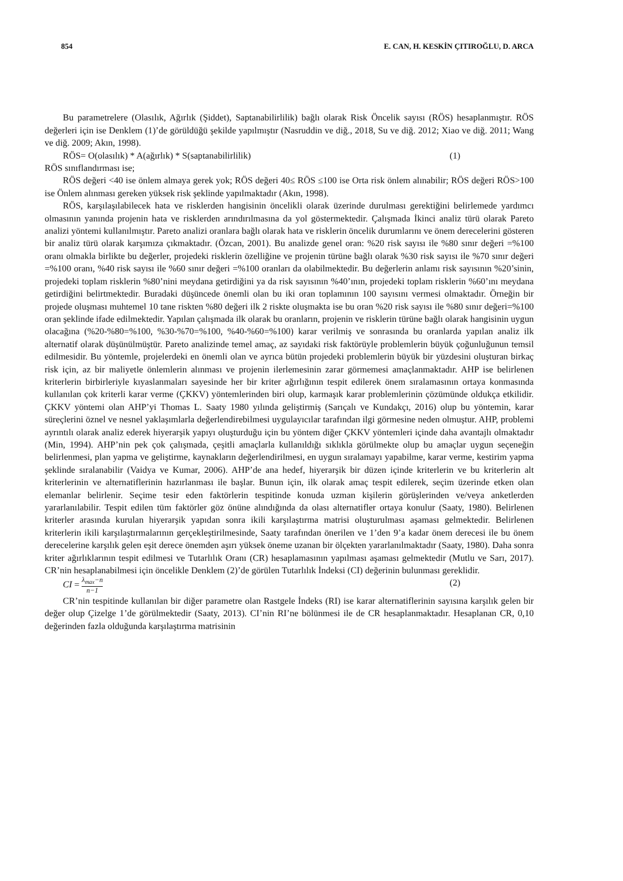854 E. CAN, H. KESKİN ÇITIROĞLU, D. ARCA
Bu parametrelere (Olasılık, Ağırlık (Şiddet), Saptanabilirlilik) bağlı olarak Risk Öncelik sayısı (RÖS) hesaplanmıştır. RÖS değerleri için ise Denklem (1)’de görüldüğü şekilde yapılmıştır (Nasruddin ve diğ., 2018, Su ve diğ. 2012; Xiao ve diğ. 2011; Wang ve diğ. 2009; Akın, 1998).
RÖS= O(olasılık) * A(ağırlık) * S(saptanabilirlilik) (1)
RÖS sınıflandırması ise;
RÖS değeri <40 ise önlem almaya gerek yok; RÖS değeri 40≤ RÖS ≤100 ise Orta risk önlem alınabilir; RÖS değeri RÖS>100 ise Önlem alınması gereken yüksek risk şeklinde yapılmaktadır (Akın, 1998).
RÖS, karşılaşılabilecek hata ve risklerden hangisinin öncelikli olarak üzerinde durulması gerektiğini belirlemede yardımcı olmasının yanında projenin hata ve risklerden arındırılmasına da yol göstermektedir. Çalışmada İkinci analiz türü olarak Pareto analizi yöntemi kullanılmıştır. Pareto analizi oranlara bağlı olarak hata ve risklerin öncelik durumlarını ve önem derecelerini gösteren bir analiz türü olarak karşımıza çıkmaktadır. (Özcan, 2001). Bu analizde genel oran: %20 risk sayısı ile %80 sınır değeri =%100 oranı olmakla birlikte bu değerler, projedeki risklerin özelliğine ve projenin türüne bağlı olarak %30 risk sayısı ile %70 sınır değeri =%100 oranı, %40 risk sayısı ile %60 sınır değeri =%100 oranları da olabilmektedir. Bu değerlerin anlamı risk sayısının %20’sinin, projedeki toplam risklerin %80’nini meydana getirdiğini ya da risk sayısının %40’ının, projedeki toplam risklerin %60’ını meydana getirdiğini belirtmektedir. Buradaki düşüncede önemli olan bu iki oran toplamının 100 sayısını vermesi olmaktadır. Örneğin bir projede oluşması muhtemel 10 tane riskten %80 değeri ilk 2 riskte oluşmakta ise bu oran %20 risk sayısı ile %80 sınır değeri=%100 oran şeklinde ifade edilmektedir. Yapılan çalışmada ilk olarak bu oranların, projenin ve risklerin türüne bağlı olarak hangisinin uygun olacağına (%20-%80=%100, %30-%70=%100, %40-%60=%100) karar verilmiş ve sonrasında bu oranlarda yapılan analiz ilk alternatif olarak düşünülmüştür. Pareto analizinde temel amaç, az sayıdaki risk faktörüyle problemlerin büyük çoğunluğunun temsil edilmesidir. Bu yöntemle, projelerdeki en önemli olan ve ayrıca bütün projedeki problemlerin büyük bir yüzdesini oluşturan birkaç risk için, az bir maliyetle önlemlerin alınması ve projenin ilerlemesinin zarar görmemesi amaçlanmaktadır. AHP ise belirlenen kriterlerin birbirleriyle kıyaslanmaları sayesinde her bir kriter ağırlığının tespit edilerek önem sıralamasının ortaya konmasında kullanılan çok kriterli karar verme (ÇKKV) yöntemlerinden biri olup, karmaşık karar problemlerinin çözümünde oldukça etkilidir. ÇKKV yöntemi olan AHP’yi Thomas L. Saaty 1980 yılında geliştirmiş (Sarıçalı ve Kundakçı, 2016) olup bu yöntemin, karar süreçlerini öznel ve nesnel yaklaşımlarla değerlendirebilmesi uygulayıcılar tarafından ilgi görmesine neden olmuştur. AHP, problemi ayrıntılı olarak analiz ederek hiyerarşik yapıyı oluşturduğu için bu yöntem diğer ÇKKV yöntemleri içinde daha avantajlı olmaktadır (Min, 1994). AHP’nin pek çok çalışmada, çeşitli amaçlarla kullanıldığı sıklıkla görülmekte olup bu amaçlar uygun seçeneğin belirlenmesi, plan yapma ve geliştirme, kaynakların değerlendirilmesi, en uygun sıralamayı yapabilme, karar verme, kestirim yapma şeklinde sıralanabilir (Vaidya ve Kumar, 2006). AHP’de ana hedef, hiyerarşik bir düzen içinde kriterlerin ve bu kriterlerin alt kriterlerinin ve alternatiflerinin hazırlanması ile başlar. Bunun için, ilk olarak amaç tespit edilerek, seçim üzerinde etken olan elemanlar belirlenir. Seçime tesir eden faktörlerin tespitinde konuda uzman kişilerin görüşlerinden ve/veya anketlerden yararlanılabilir. Tespit edilen tüm faktörler göz önüne alındığında da olası alternatifler ortaya konulur (Saaty, 1980). Belirlenen kriterler arasında kurulan hiyerarşik yapıdan sonra ikili karşılaştırma matrisi oluşturulması aşaması gelmektedir. Belirlenen kriterlerin ikili karşılaştırmalarının gerçekleştirilmesinde, Saaty tarafından önerilen ve 1’den 9’a kadar önem derecesi ile bu önem derecelerine karşılık gelen eşit derece önemden aşırı yüksek öneme uzanan bir ölçekten yararlanılmaktadır (Saaty, 1980). Daha sonra kriter ağırlıklarının tespit edilmesi ve Tutarlılık Oranı (CR) hesaplamasının yapılması aşaması gelmektedir (Mutlu ve Sarı, 2017). CR’nin hesaplanabilmesi için öncelikle Denklem (2)’de görülen Tutarlılık İndeksi (CI) değerinin bulunması gereklidir.
CI = λ<sub>max</sub>−n n−1 (2)
CR’nin tespitinde kullanılan bir diğer parametre olan Rastgele İndeks (RI) ise karar alternatiflerinin sayısına karşılık gelen bir değer olup Çizelge 1’de görülmektedir (Saaty, 2013). CI’nin RI’ne bölünmesi ile de CR hesaplanmaktadır. Hesaplanan CR, 0,10 değerinden fazla olduğunda karşılaştırma matrisinin